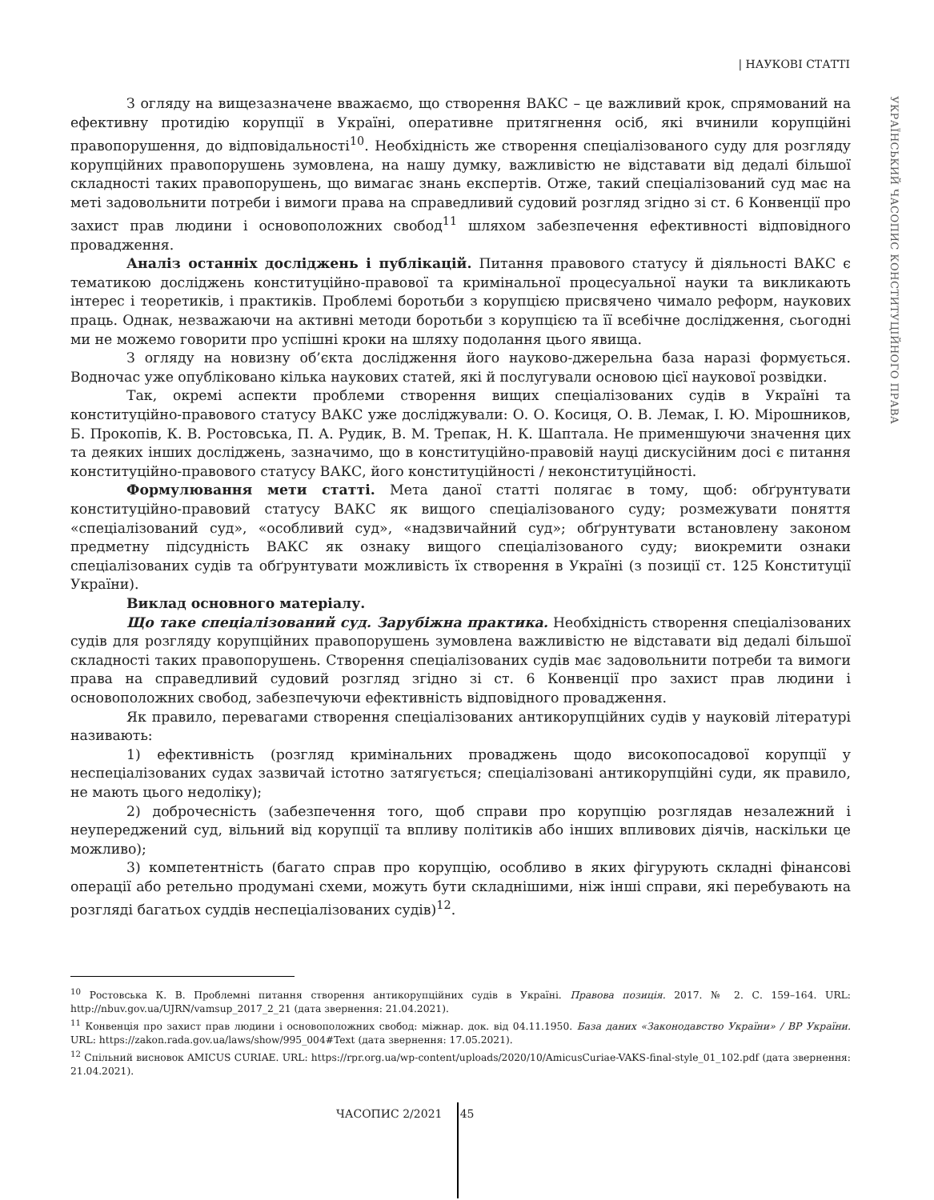| НАУКОВІ СТАТТІ
УКРАЇНСЬКИЙ ЧАСОПИС КОНСТИТУЦІЙНОГО ПРАВА
З огляду на вищезазначене вважаємо, що створення ВАКС – це важливий крок, спрямований на ефективну протидію корупції в Україні, оперативне притягнення осіб, які вчинили корупційні правопорушення, до відповідальності<sup>10</sup>. Необхідність же створення спеціалізованого суду для розгляду корупційних правопорушень зумовлена, на нашу думку, важливістю не відставати від дедалі більшої складності таких правопорушень, що вимагає знань експертів. Отже, такий спеціалізований суд має на меті задовольнити потреби і вимоги права на справедливий судовий розгляд згідно зі ст. 6 Конвенції про захист прав людини і основоположних свобод<sup>11</sup> шляхом забезпечення ефективності відповідного провадження.
Аналіз останніх досліджень і публікацій. Питання правового статусу й діяльності ВАКС є тематикою досліджень конституційно-правової та кримінальної процесуальної науки та викликають інтерес і теоретиків, і практиків. Проблемі боротьби з корупцією присвячено чимало реформ, наукових праць. Однак, незважаючи на активні методи боротьби з корупцією та її всебічне дослідження, сьогодні ми не можемо говорити про успішні кроки на шляху подолання цього явища.
З огляду на новизну об’єкта дослідження його науково-джерельна база наразі формується. Водночас уже опубліковано кілька наукових статей, які й послугували основою цієї наукової розвідки.
Так, окремі аспекти проблеми створення вищих спеціалізованих судів в Україні та конституційно-правового статусу ВАКС уже досліджували: О. О. Косиця, О. В. Лемак, І. Ю. Мірошников, Б. Прокопів, К. В. Ростовська, П. А. Рудик, В. М. Трепак, Н. К. Шаптала. Не применшуючи значення цих та деяких інших досліджень, зазначимо, що в конституційно-правовій науці дискусійним досі є питання конституційно-правового статусу ВАКС, його конституційності / неконституційності.
Формулювання мети статті. Мета даної статті полягає в тому, щоб: обґрунтувати конституційно-правовий статусу ВАКС як вищого спеціалізованого суду; розмежувати поняття «спеціалізований суд», «особливий суд», «надзвичайний суд»; обґрунтувати встановлену законом предметну підсудність ВАКС як ознаку вищого спеціалізованого суду; виокремити ознаки спеціалізованих судів та обґрунтувати можливість їх створення в Україні (з позиції ст. 125 Конституції України).
Виклад основного матеріалу.
Що таке спеціалізований суд. Зарубіжна практика. Необхідність створення спеціалізованих судів для розгляду корупційних правопорушень зумовлена важливістю не відставати від дедалі більшої складності таких правопорушень. Створення спеціалізованих судів має задовольнити потреби та вимоги права на справедливий судовий розгляд згідно зі ст. 6 Конвенції про захист прав людини і основоположних свобод, забезпечуючи ефективність відповідного провадження.
Як правило, перевагами створення спеціалізованих антикорупційних судів у науковій літературі називають:
1) ефективність (розгляд кримінальних проваджень щодо високопосадової корупції у неспеціалізованих судах зазвичай істотно затягується; спеціалізовані антикорупційні суди, як правило, не мають цього недоліку);
2) доброчесність (забезпечення того, щоб справи про корупцію розглядав незалежний і неупереджений суд, вільний від корупції та впливу політиків або інших впливових діячів, наскільки це можливо);
3) компетентність (багато справ про корупцію, особливо в яких фігурують складні фінансові операції або ретельно продумані схеми, можуть бути складнішими, ніж інші справи, які перебувають на розгляді багатьох суддів неспеціалізованих судів)<sup>12</sup>.
<sup>10</sup> Ростовська К. В. Проблемні питання створення антикорупційних судів в Україні. Правова позиція. 2017. № 2. С. 159–164. URL: http://nbuv.gov.ua/UJRN/vamsup_2017_2_21 (дата звернення: 21.04.2021).
<sup>11</sup> Конвенція про захист прав людини і основоположних свобод: міжнар. док. від 04.11.1950. База даних «Законодавство України» / ВР України. URL: https://zakon.rada.gov.ua/laws/show/995_004#Text (дата звернення: 17.05.2021).
<sup>12</sup> Спільний висновок AMICUS CURIAE. URL: https://rpr.org.ua/wp-content/uploads/2020/10/AmicusCuriae-VAKS-final-style_01_102.pdf (дата звернення: 21.04.2021).
ЧАСОПИС 2/2021 45